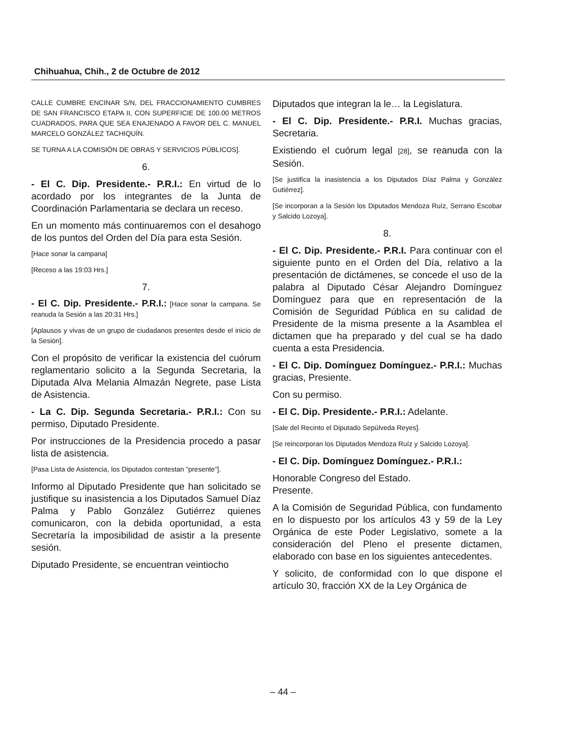Chihuahua, Chih., 2 de Octubre de 2012
CALLE CUMBRE ENCINAR S/N, DEL FRACCIONAMIENTO CUMBRES DE SAN FRANCISCO ETAPA II, CON SUPERFICIE DE 100.00 METROS CUADRADOS, PARA QUE SEA ENAJENADO A FAVOR DEL C. MANUEL MARCELO GONZÁLEZ TACHIQUÍN.
SE TURNA A LA COMISIÓN DE OBRAS Y SERVICIOS PÚBLICOS].
6.
- El C. Dip. Presidente.- P.R.I.: En virtud de lo acordado por los integrantes de la Junta de Coordinación Parlamentaria se declara un receso.
En un momento más continuaremos con el desahogo de los puntos del Orden del Día para esta Sesión.
[Hace sonar la campana]
[Receso a las 19:03 Hrs.]
7.
- El C. Dip. Presidente.- P.R.I.: [Hace sonar la campana. Se reanuda la Sesión a las 20:31 Hrs.]
[Aplausos y vivas de un grupo de ciudadanos presentes desde el inicio de la Sesión].
Con el propósito de verificar la existencia del cuórum reglamentario solicito a la Segunda Secretaria, la Diputada Alva Melania Almazán Negrete, pase Lista de Asistencia.
- La C. Dip. Segunda Secretaria.- P.R.I.: Con su permiso, Diputado Presidente.
Por instrucciones de la Presidencia procedo a pasar lista de asistencia.
[Pasa Lista de Asistencia, los Diputados contestan ”presente”].
Informo al Diputado Presidente que han solicitado se justifique su inasistencia a los Diputados Samuel Díaz Palma y Pablo González Gutiérrez quienes comunicaron, con la debida oportunidad, a esta Secretaría la imposibilidad de asistir a la presente sesión.
Diputado Presidente, se encuentran veintiocho
Diputados que integran la le… la Legislatura.
- El C. Dip. Presidente.- P.R.I. Muchas gracias, Secretaria.
Existiendo el cuórum legal [28], se reanuda con la Sesión.
[Se justifica la inasistencia a los Diputados Díaz Palma y González Gutiérrez].
[Se incorporan a la Sesión los Diputados Mendoza Ruíz, Serrano Escobar y Salcido Lozoya].
8.
- El C. Dip. Presidente.- P.R.I. Para continuar con el siguiente punto en el Orden del Día, relativo a la presentación de dictámenes, se concede el uso de la palabra al Diputado César Alejandro Domínguez Domínguez para que en representación de la Comisión de Seguridad Pública en su calidad de Presidente de la misma presente a la Asamblea el dictamen que ha preparado y del cual se ha dado cuenta a esta Presidencia.
- El C. Dip. Domínguez Domínguez.- P.R.I.: Muchas gracias, Presiente.
Con su permiso.
- El C. Dip. Presidente.- P.R.I.: Adelante.
[Sale del Recinto el Diputado Sepúlveda Reyes].
[Se reincorporan los Diputados Mendoza Ruíz y Salcido Lozoya].
- El C. Dip. Domínguez Domínguez.- P.R.I.:
Honorable Congreso del Estado.
Presente.
A la Comisión de Seguridad Pública, con fundamento en lo dispuesto por los artículos 43 y 59 de la Ley Orgánica de este Poder Legislativo, somete a la consideración del Pleno el presente dictamen, elaborado con base en los siguientes antecedentes.
Y solicito, de conformidad con lo que dispone el artículo 30, fracción XX de la Ley Orgánica de
– 44 –